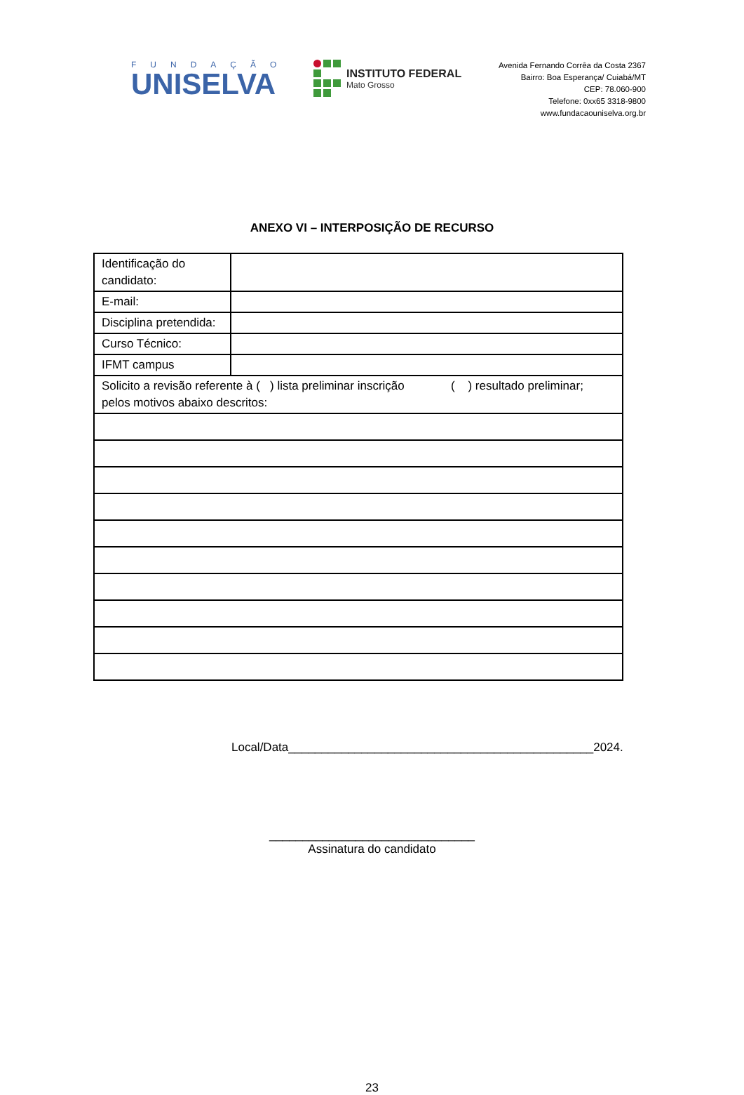FUNDAÇÃO
UNISELVA
INSTITUTO FEDERAL
Mato Grosso
Avenida Fernando Corrêa da Costa 2367
Bairro: Boa Esperança/ Cuiabá/MT
CEP: 78.060-900
Telefone: 0xx65 3318-9800
www.fundacaouniselva.org.br
ANEXO VI – INTERPOSIÇÃO DE RECURSO
| Identificação do candidato: | |
| E-mail: | |
| Disciplina pretendida: | |
| Curso Técnico: | |
| IFMT campus | |
| Solicito a revisão referente à ( ) lista preliminar inscrição ( ) resultado preliminar; pelos motivos abaixo descritos: | |
Local/Data______________________________________________2024.
_______________________________
Assinatura do candidato
23